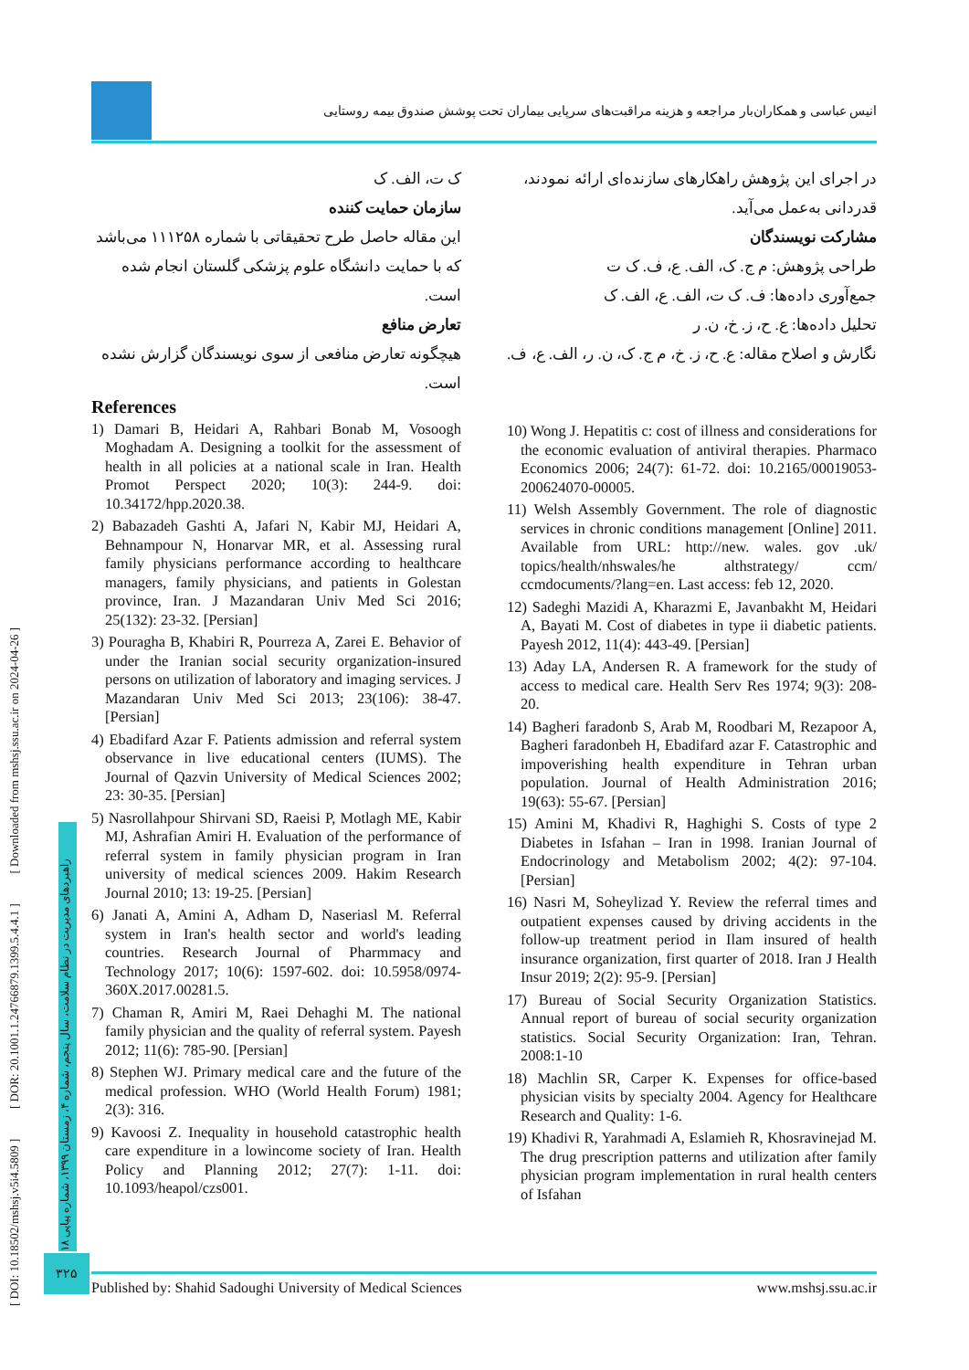[ DOI: 10.18502/mshsj.v5i4.5809 ] [ DOR: 20.1001.1.24766879.1399.5.4.4.1 ] [ Downloaded from mshsj.ssu.ac.ir on 2024-04-26 ]
راهبردهای مدیریت در نظام سلامت، سال پنجم، شماره ۴، زمستان ۱۳۹۹، شماره پیاپی ۱۸
بار مراجعه و هزینه مراقبت‌های سرپایی بیماران تحت پوشش صندوق بیمه روستایی
انیس عباسی و همکاران
در اجرای این پژوهش راهکارهای سازنده‌ای ارائه نمودند، قدردانی به‌عمل می‌آید.
مشارکت نویسندگان
طراحی پژوهش: م ج. ک، الف. ع، ف. ک ت
جمع‌آوری داده‌ها: ف. ک ت، الف. ع، الف. ک
تحلیل داده‌ها: ع. ح، ز. خ، ن. ر
نگارش و اصلاح مقاله: ع. ح، ز. خ، م ج. ک، ن. ر، الف. ع، ف.
ک ت، الف. ک
سازمان حمایت کننده
این مقاله حاصل طرح تحقیقاتی با شماره ۱۱۱۲۵۸ می‌باشد که با حمایت دانشگاه علوم پزشکی گلستان انجام شده است.
تعارض منافع
هیچگونه تعارض منافعی از سوی نویسندگان گزارش نشده است.
References
1) Damari B, Heidari A, Rahbari Bonab M, Vosoogh Moghadam A. Designing a toolkit for the assessment of health in all policies at a national scale in Iran. Health Promot Perspect 2020; 10(3): 244-9. doi: 10.34172/hpp.2020.38.
2) Babazadeh Gashti A, Jafari N, Kabir MJ, Heidari A, Behnampour N, Honarvar MR, et al. Assessing rural family physicians performance according to healthcare managers, family physicians, and patients in Golestan province, Iran. J Mazandaran Univ Med Sci 2016; 25(132): 23-32. [Persian]
3) Pouragha B, Khabiri R, Pourreza A, Zarei E. Behavior of under the Iranian social security organization-insured persons on utilization of laboratory and imaging services. J Mazandaran Univ Med Sci 2013; 23(106): 38-47. [Persian]
4) Ebadifard Azar F. Patients admission and referral system observance in live educational centers (IUMS). The Journal of Qazvin University of Medical Sciences 2002; 23: 30-35. [Persian]
5) Nasrollahpour Shirvani SD, Raeisi P, Motlagh ME, Kabir MJ, Ashrafian Amiri H. Evaluation of the performance of referral system in family physician program in Iran university of medical sciences 2009. Hakim Research Journal 2010; 13: 19-25. [Persian]
6) Janati A, Amini A, Adham D, Naseriasl M. Referral system in Iran's health sector and world's leading countries. Research Journal of Pharmmacy and Technology 2017; 10(6): 1597-602. doi: 10.5958/0974-360X.2017.00281.5.
7) Chaman R, Amiri M, Raei Dehaghi M. The national family physician and the quality of referral system. Payesh 2012; 11(6): 785-90. [Persian]
8) Stephen WJ. Primary medical care and the future of the medical profession. WHO (World Health Forum) 1981; 2(3): 316.
9) Kavoosi Z. Inequality in household catastrophic health care expenditure in a lowincome society of Iran. Health Policy and Planning 2012; 27(7): 1-11. doi: 10.1093/heapol/czs001.
10) Wong J. Hepatitis c: cost of illness and considerations for the economic evaluation of antiviral therapies. Pharmaco Economics 2006; 24(7): 61-72. doi: 10.2165/00019053-200624070-00005.
11) Welsh Assembly Government. The role of diagnostic services in chronic conditions management [Online] 2011. Available from URL: http://new. wales. gov .uk/ topics/health/nhswales/he althstrategy/ ccm/ ccmdocuments/?lang=en. Last access: feb 12, 2020.
12) Sadeghi Mazidi A, Kharazmi E, Javanbakht M, Heidari A, Bayati M. Cost of diabetes in type ii diabetic patients. Payesh 2012, 11(4): 443-49. [Persian]
13) Aday LA, Andersen R. A framework for the study of access to medical care. Health Serv Res 1974; 9(3): 208-20.
14) Bagheri faradonb S, Arab M, Roodbari M, Rezapoor A, Bagheri faradonbeh H, Ebadifard azar F. Catastrophic and impoverishing health expenditure in Tehran urban population. Journal of Health Administration 2016; 19(63): 55-67. [Persian]
15) Amini M, Khadivi R, Haghighi S. Costs of type 2 Diabetes in Isfahan – Iran in 1998. Iranian Journal of Endocrinology and Metabolism 2002; 4(2): 97-104. [Persian]
16) Nasri M, Soheylizad Y. Review the referral times and outpatient expenses caused by driving accidents in the follow-up treatment period in Ilam insured of health insurance organization, first quarter of 2018. Iran J Health Insur 2019; 2(2): 95-9. [Persian]
17) Bureau of Social Security Organization Statistics. Annual report of bureau of social security organization statistics. Social Security Organization: Iran, Tehran. 2008:1-10
18) Machlin SR, Carper K. Expenses for office-based physician visits by specialty 2004. Agency for Healthcare Research and Quality: 1-6.
19) Khadivi R, Yarahmadi A, Eslamieh R, Khosravinejad M. The drug prescription patterns and utilization after family physician program implementation in rural health centers of Isfahan
۳۲۵
Published by: Shahid Sadoughi University of Medical Sciences www.mshsj.ssu.ac.ir